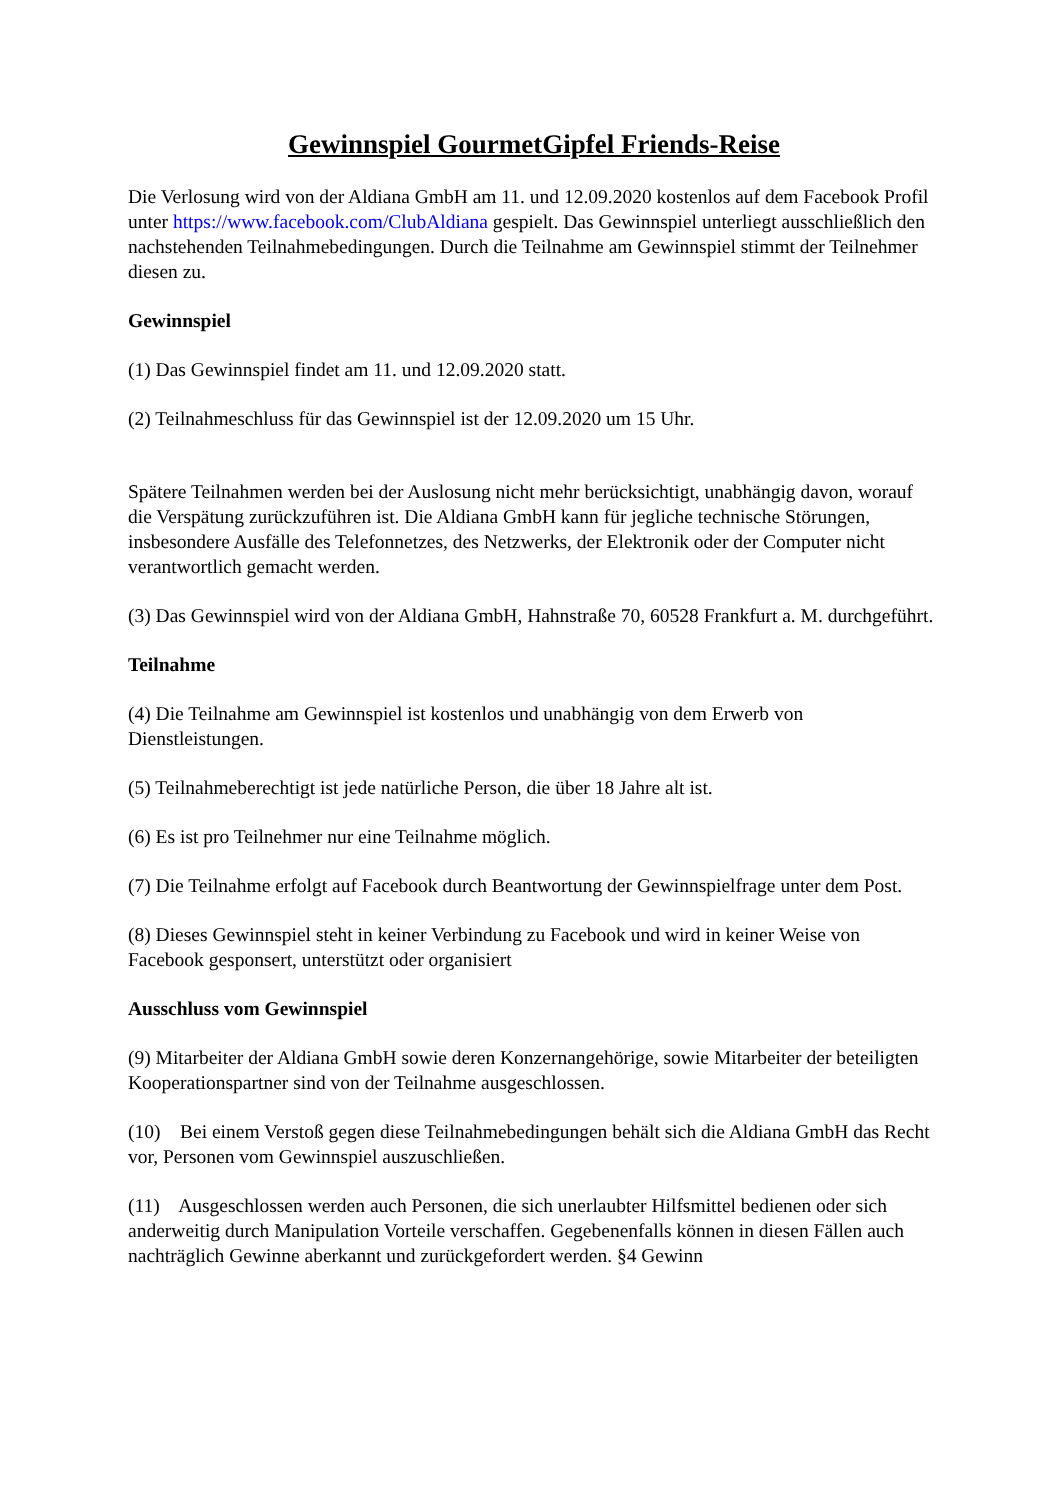Gewinnspiel GourmetGipfel Friends-Reise
Die Verlosung wird von der Aldiana GmbH am 11. und 12.09.2020 kostenlos auf dem Facebook Profil unter https://www.facebook.com/ClubAldiana gespielt. Das Gewinnspiel unterliegt ausschließlich den nachstehenden Teilnahmebedingungen. Durch die Teilnahme am Gewinnspiel stimmt der Teilnehmer diesen zu.
Gewinnspiel
(1) Das Gewinnspiel findet am 11. und 12.09.2020 statt.
(2) Teilnahmeschluss für das Gewinnspiel ist der 12.09.2020 um 15 Uhr.
Spätere Teilnahmen werden bei der Auslosung nicht mehr berücksichtigt, unabhängig davon, worauf die Verspätung zurückzuführen ist. Die Aldiana GmbH kann für jegliche technische Störungen, insbesondere Ausfälle des Telefonnetzes, des Netzwerks, der Elektronik oder der Computer nicht verantwortlich gemacht werden.
(3) Das Gewinnspiel wird von der Aldiana GmbH, Hahnstraße 70, 60528 Frankfurt a. M. durchgeführt.
Teilnahme
(4) Die Teilnahme am Gewinnspiel ist kostenlos und unabhängig von dem Erwerb von Dienstleistungen.
(5) Teilnahmeberechtigt ist jede natürliche Person, die über 18 Jahre alt ist.
(6) Es ist pro Teilnehmer nur eine Teilnahme möglich.
(7) Die Teilnahme erfolgt auf Facebook durch Beantwortung der Gewinnspielfrage unter dem Post.
(8) Dieses Gewinnspiel steht in keiner Verbindung zu Facebook und wird in keiner Weise von Facebook gesponsert, unterstützt oder organisiert
Ausschluss vom Gewinnspiel
(9) Mitarbeiter der Aldiana GmbH sowie deren Konzernangehörige, sowie Mitarbeiter der beteiligten Kooperationspartner sind von der Teilnahme ausgeschlossen.
(10) Bei einem Verstoß gegen diese Teilnahmebedingungen behält sich die Aldiana GmbH das Recht vor, Personen vom Gewinnspiel auszuschließen.
(11) Ausgeschlossen werden auch Personen, die sich unerlaubter Hilfsmittel bedienen oder sich anderweitig durch Manipulation Vorteile verschaffen. Gegebenenfalls können in diesen Fällen auch nachträglich Gewinne aberkannt und zurückgefordert werden. §4 Gewinn